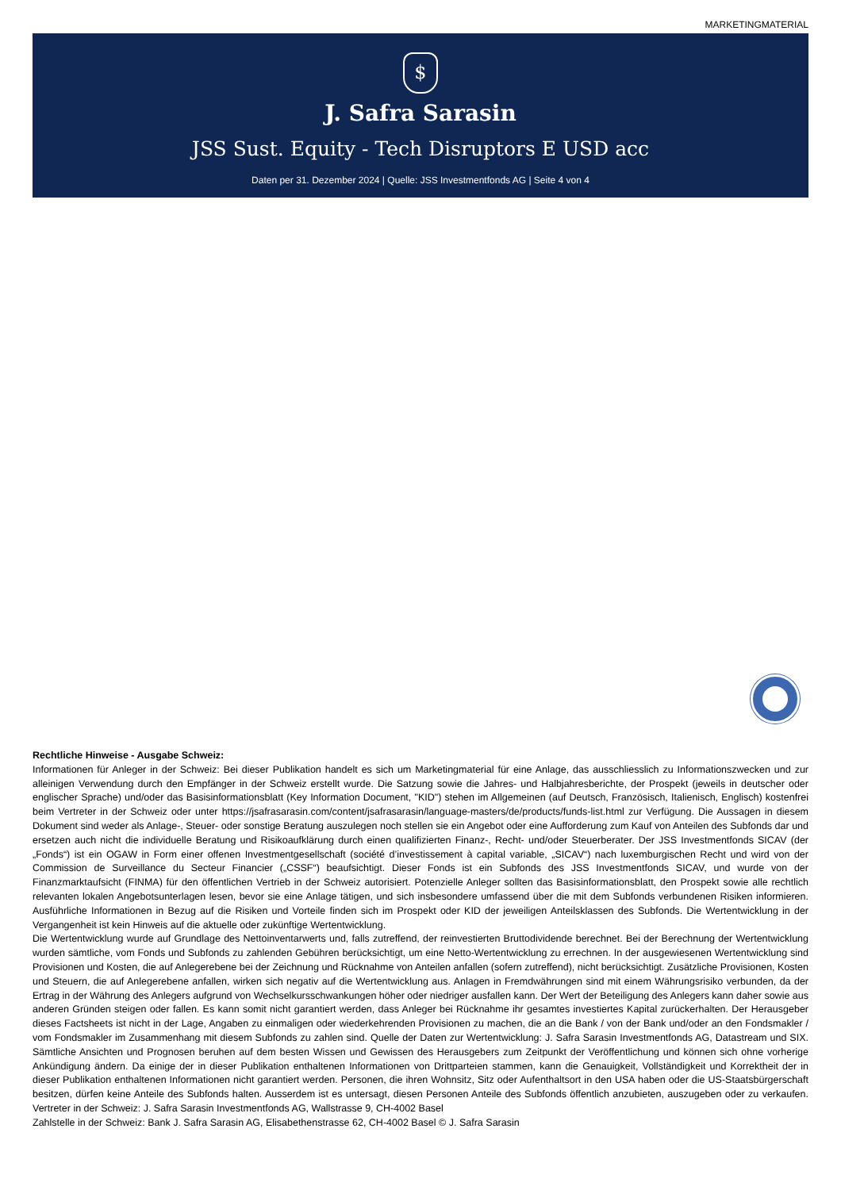MARKETINGMATERIAL
$
J. Safra Sarasin
JSS Sust. Equity - Tech Disruptors E USD acc
Daten per 31. Dezember 2024 | Quelle: JSS Investmentfonds AG | Seite 4 von 4
Rechtliche Hinweise - Ausgabe Schweiz:
Informationen für Anleger in der Schweiz: Bei dieser Publikation handelt es sich um Marketingmaterial für eine Anlage, das ausschliesslich zu Informationszwecken und zur alleinigen Verwendung durch den Empfänger in der Schweiz erstellt wurde. Die Satzung sowie die Jahres- und Halbjahresberichte, der Prospekt (jeweils in deutscher oder englischer Sprache) und/oder das Basisinformationsblatt (Key Information Document, "KID") stehen im Allgemeinen (auf Deutsch, Französisch, Italienisch, Englisch) kostenfrei beim Vertreter in der Schweiz oder unter https://jsafrasarasin.com/content/jsafrasarasin/language-masters/de/products/funds-list.html zur Verfügung. Die Aussagen in diesem Dokument sind weder als Anlage-, Steuer- oder sonstige Beratung auszulegen noch stellen sie ein Angebot oder eine Aufforderung zum Kauf von Anteilen des Subfonds dar und ersetzen auch nicht die individuelle Beratung und Risikoaufklärung durch einen qualifizierten Finanz-, Recht- und/oder Steuerberater. Der JSS Investmentfonds SICAV (der „Fonds“) ist ein OGAW in Form einer offenen Investmentgesellschaft (société d’investissement à capital variable, „SICAV“) nach luxemburgischen Recht und wird von der Commission de Surveillance du Secteur Financier („CSSF“) beaufsichtigt. Dieser Fonds ist ein Subfonds des JSS Investmentfonds SICAV, und wurde von der Finanzmarktaufsicht (FINMA) für den öffentlichen Vertrieb in der Schweiz autorisiert. Potenzielle Anleger sollten das Basisinformationsblatt, den Prospekt sowie alle rechtlich relevanten lokalen Angebotsunterlagen lesen, bevor sie eine Anlage tätigen, und sich insbesondere umfassend über die mit dem Subfonds verbundenen Risiken informieren. Ausführliche Informationen in Bezug auf die Risiken und Vorteile finden sich im Prospekt oder KID der jeweiligen Anteilsklassen des Subfonds. Die Wertentwicklung in der Vergangenheit ist kein Hinweis auf die aktuelle oder zukünftige Wertentwicklung.
Die Wertentwicklung wurde auf Grundlage des Nettoinventarwerts und, falls zutreffend, der reinvestierten Bruttodividende berechnet. Bei der Berechnung der Wertentwicklung wurden sämtliche, vom Fonds und Subfonds zu zahlenden Gebühren berücksichtigt, um eine Netto-Wertentwicklung zu errechnen. In der ausgewiesenen Wertentwicklung sind Provisionen und Kosten, die auf Anlegerebene bei der Zeichnung und Rücknahme von Anteilen anfallen (sofern zutreffend), nicht berücksichtigt. Zusätzliche Provisionen, Kosten und Steuern, die auf Anlegerebene anfallen, wirken sich negativ auf die Wertentwicklung aus. Anlagen in Fremdwährungen sind mit einem Währungsrisiko verbunden, da der Ertrag in der Währung des Anlegers aufgrund von Wechselkursschwankungen höher oder niedriger ausfallen kann. Der Wert der Beteiligung des Anlegers kann daher sowie aus anderen Gründen steigen oder fallen. Es kann somit nicht garantiert werden, dass Anleger bei Rücknahme ihr gesamtes investiertes Kapital zurückerhalten. Der Herausgeber dieses Factsheets ist nicht in der Lage, Angaben zu einmaligen oder wiederkehrenden Provisionen zu machen, die an die Bank / von der Bank und/oder an den Fondsmakler / vom Fondsmakler im Zusammenhang mit diesem Subfonds zu zahlen sind. Quelle der Daten zur Wertentwicklung: J. Safra Sarasin Investmentfonds AG, Datastream und SIX. Sämtliche Ansichten und Prognosen beruhen auf dem besten Wissen und Gewissen des Herausgebers zum Zeitpunkt der Veröffentlichung und können sich ohne vorherige Ankündigung ändern. Da einige der in dieser Publikation enthaltenen Informationen von Drittparteien stammen, kann die Genauigkeit, Vollständigkeit und Korrektheit der in dieser Publikation enthaltenen Informationen nicht garantiert werden. Personen, die ihren Wohnsitz, Sitz oder Aufenthaltsort in den USA haben oder die US-Staatsbürgerschaft besitzen, dürfen keine Anteile des Subfonds halten. Ausserdem ist es untersagt, diesen Personen Anteile des Subfonds öffentlich anzubieten, auszugeben oder zu verkaufen. Vertreter in der Schweiz: J. Safra Sarasin Investmentfonds AG, Wallstrasse 9, CH-4002 Basel
Zahlstelle in der Schweiz: Bank J. Safra Sarasin AG, Elisabethenstrasse 62, CH-4002 Basel © J. Safra Sarasin